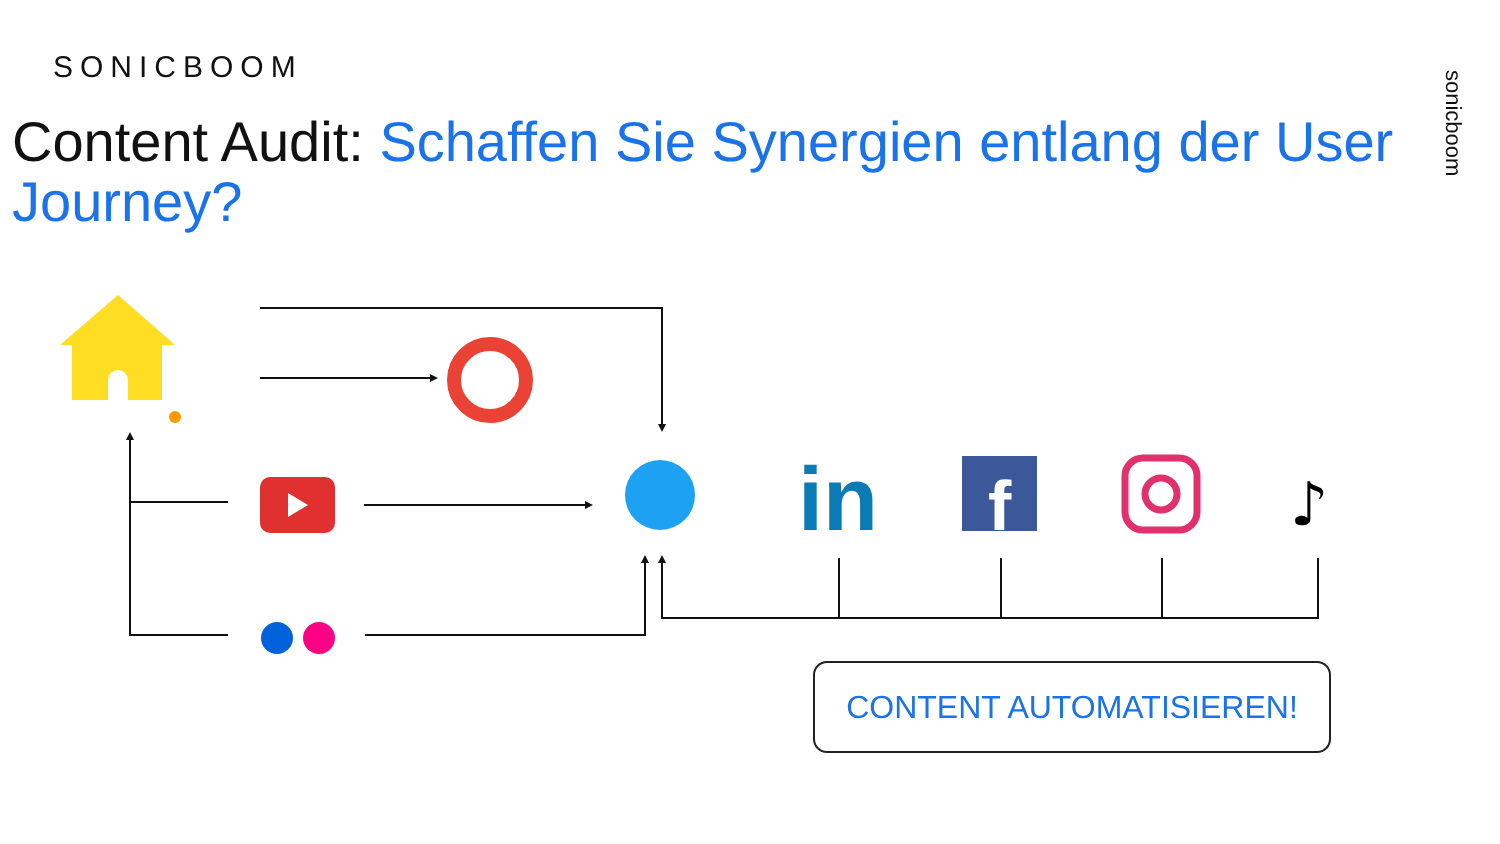SONICBOOM
Content Audit: Schaffen Sie Synergien entlang der User Journey?
sonicboom
in
f
♪
CONTENT AUTOMATISIEREN!